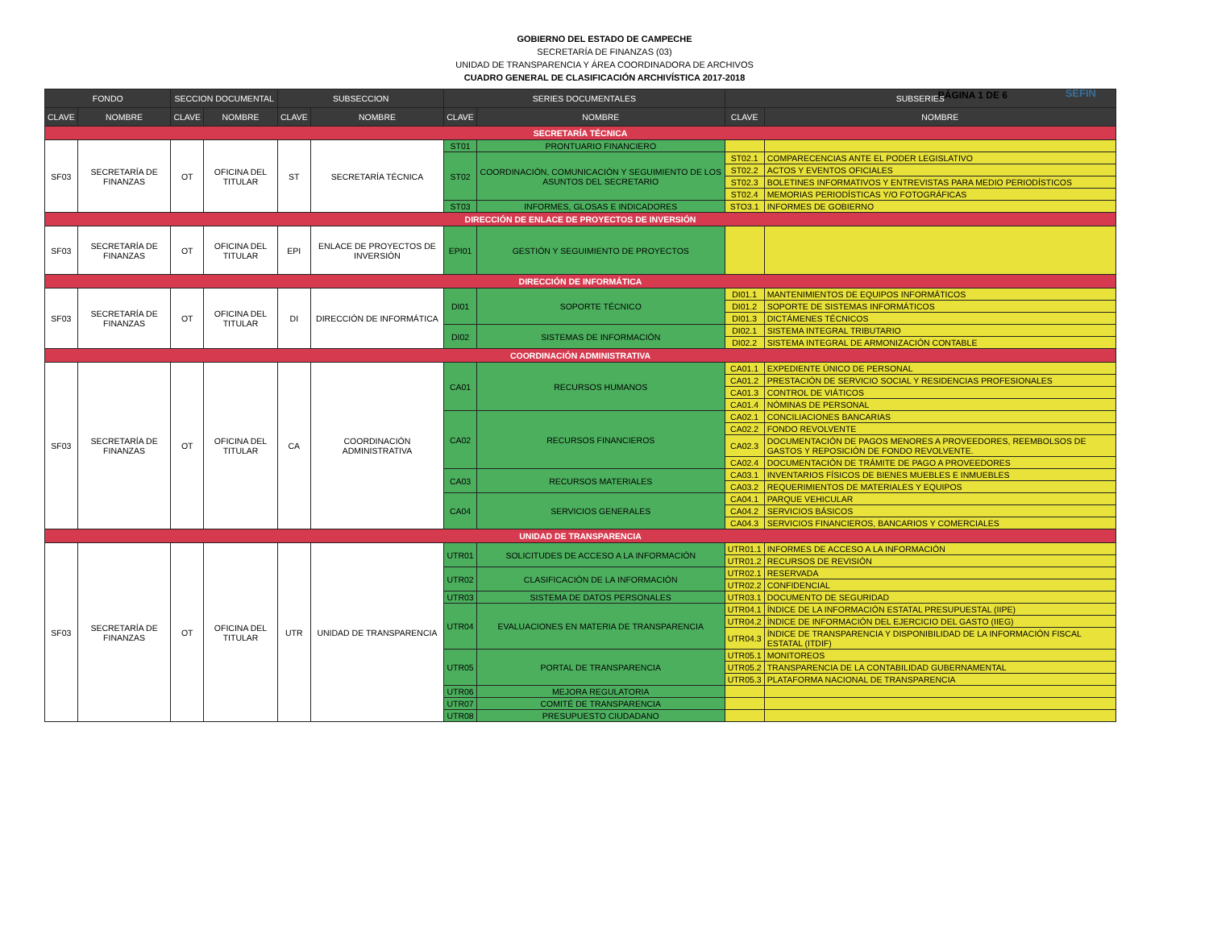GOBIERNO DEL ESTADO DE CAMPECHE
SECRETARÍA DE FINANZAS (03)
UNIDAD DE TRANSPARENCIA Y ÁREA COORDINADORA DE ARCHIVOS
CUADRO GENERAL DE CLASIFICACIÓN ARCHIVÍSTICA 2017-2018
PÁGINA 1 DE 6 SEFIN
| FONDO | | SECCION DOCUMENTAL | | SUBSECCION | | SERIES DOCUMENTALES | | SUBSERIES | |
| --- | --- | --- | --- | --- | --- | --- | --- | --- | --- |
| CLAVE | NOMBRE | CLAVE | NOMBRE | CLAVE | NOMBRE | CLAVE | NOMBRE | CLAVE | NOMBRE |
| SECRETARÍA TÉCNICA | | | | | | | | | |
| SF03 | SECRETARÍA DE FINANZAS | OT | OFICINA DEL TITULAR | ST | SECRETARÍA TÉCNICA | ST01 | PRONTUARIO FINANCIERO | | |
| | | | | | | ST02 | COORDINACIÓN, COMUNICACIÓN Y SEGUIMIENTO DE LOS ASUNTOS DEL SECRETARIO | ST02.1 | COMPARECENCIAS ANTE EL PODER LEGISLATIVO |
| | | | | | | | | ST02.2 | ACTOS Y EVENTOS OFICIALES |
| | | | | | | | | ST02.3 | BOLETINES INFORMATIVOS Y ENTREVISTAS PARA MEDIO PERIODÍSTICOS |
| | | | | | | | | ST02.4 | MEMORIAS PERIODÍSTICAS Y/O FOTOGRÁFICAS |
| | | | | | | ST03 | INFORMES, GLOSAS E INDICADORES | STO3.1 | INFORMES DE GOBIERNO |
| DIRECCIÓN DE ENLACE DE PROYECTOS DE INVERSIÓN | | | | | | | | | |
| SF03 | SECRETARÍA DE FINANZAS | OT | OFICINA DEL TITULAR | EPI | ENLACE DE PROYECTOS DE INVERSIÓN | EPI01 | GESTIÓN Y SEGUIMIENTO DE PROYECTOS | | |
| DIRECCIÓN DE INFORMÁTICA | | | | | | | | | |
| SF03 | SECRETARÍA DE FINANZAS | OT | OFICINA DEL TITULAR | DI | DIRECCIÓN DE INFORMÁTICA | DI01 | SOPORTE TÉCNICO | DI01.1 | MANTENIMIENTOS DE EQUIPOS INFORMÁTICOS |
| | | | | | | | | DI01.2 | SOPORTE DE SISTEMAS INFORMÁTICOS |
| | | | | | | | | DI01.3 | DICTÁMENES TÉCNICOS |
| | | | | | | DI02 | SISTEMAS DE INFORMACIÓN | DI02.1 | SISTEMA INTEGRAL TRIBUTARIO |
| | | | | | | | | DI02.2 | SISTEMA INTEGRAL DE ARMONIZACIÓN CONTABLE |
| COORDINACIÓN ADMINISTRATIVA | | | | | | | | | |
| SF03 | SECRETARÍA DE FINANZAS | OT | OFICINA DEL TITULAR | CA | COORDINACIÓN ADMINISTRATIVA | CA01 | RECURSOS HUMANOS | CA01.1 | EXPEDIENTE ÚNICO DE PERSONAL |
| | | | | | | | | CA01.2 | PRESTACIÓN DE SERVICIO SOCIAL Y RESIDENCIAS PROFESIONALES |
| | | | | | | | | CA01.3 | CONTROL DE VIÁTICOS |
| | | | | | | | | CA01.4 | NÓMINAS DE PERSONAL |
| | | | | | | CA02 | RECURSOS FINANCIEROS | CA02.1 | CONCILIACIONES BANCARIAS |
| | | | | | | | | CA02.2 | FONDO REVOLVENTE |
| | | | | | | | | CA02.3 | DOCUMENTACIÓN DE PAGOS MENORES A PROVEEDORES, REEMBOLSOS DE GASTOS Y REPOSICIÓN DE FONDO REVOLVENTE. |
| | | | | | | | | CA02.4 | DOCUMENTACIÓN DE TRÁMITE DE PAGO A PROVEEDORES |
| | | | | | | CA03 | RECURSOS MATERIALES | CA03.1 | INVENTARIOS FÍSICOS DE BIENES MUEBLES E INMUEBLES |
| | | | | | | | | CA03.2 | REQUERIMIENTOS DE MATERIALES Y EQUIPOS |
| | | | | | | CA04 | SERVICIOS GENERALES | CA04.1 | PARQUE VEHICULAR |
| | | | | | | | | CA04.2 | SERVICIOS BÁSICOS |
| | | | | | | | | CA04.3 | SERVICIOS FINANCIEROS, BANCARIOS Y COMERCIALES |
| UNIDAD DE TRANSPARENCIA | | | | | | | | | |
| SF03 | SECRETARÍA DE FINANZAS | OT | OFICINA DEL TITULAR | UTR | UNIDAD DE TRANSPARENCIA | UTR01 | SOLICITUDES DE ACCESO A LA INFORMACIÓN | UTR01.1 | INFORMES DE ACCESO A LA INFORMACIÓN |
| | | | | | | | | UTR01.2 | RECURSOS DE REVISIÓN |
| | | | | | | UTR02 | CLASIFICACIÓN DE LA INFORMACIÓN | UTR02.1 | RESERVADA |
| | | | | | | | | UTR02.2 | CONFIDENCIAL |
| | | | | | | UTR03 | SISTEMA DE DATOS PERSONALES | UTR03.1 | DOCUMENTO DE SEGURIDAD |
| | | | | | | UTR04 | EVALUACIONES EN MATERIA DE TRANSPARENCIA | UTR04.1 | ÍNDICE DE LA INFORMACIÓN ESTATAL PRESUPUESTAL (IIPE) |
| | | | | | | | | UTR04.2 | ÍNDICE DE INFORMACIÓN DEL EJERCICIO DEL GASTO (IIEG) |
| | | | | | | | | UTR04.3 | ÍNDICE DE TRANSPARENCIA Y DISPONIBILIDAD DE LA INFORMACIÓN FISCAL ESTATAL (ITDIF) |
| | | | | | | UTR05 | PORTAL DE TRANSPARENCIA | UTR05.1 | MONITOREOS |
| | | | | | | | | UTR05.2 | TRANSPARENCIA DE LA CONTABILIDAD GUBERNAMENTAL |
| | | | | | | | | UTR05.3 | PLATAFORMA NACIONAL DE TRANSPARENCIA |
| | | | | | | UTR06 | MEJORA REGULATORIA | | |
| | | | | | | UTR07 | COMITÉ DE TRANSPARENCIA | | |
| | | | | | | UTR08 | PRESUPUESTO CIUDADANO | | |